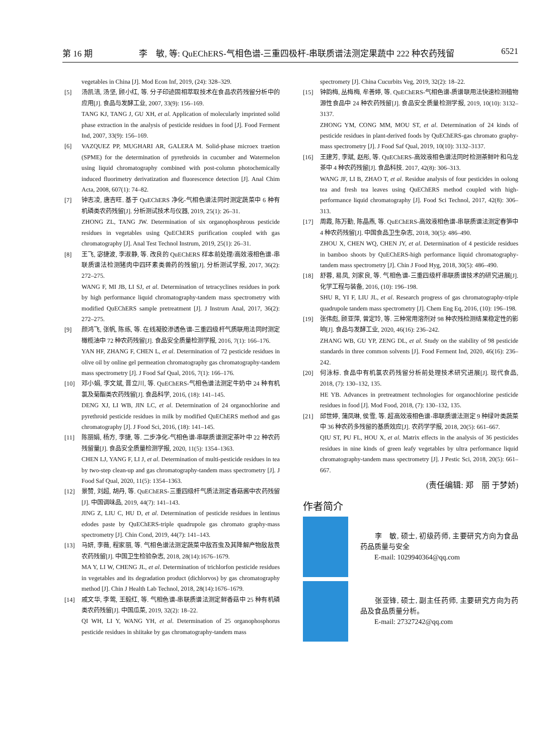第 16 期 李　敏, 等: QuEChERS-气相色谱-三重四极杆-串联质谱法测定果蔬中 222 种农药残留 6521
vegetables in China [J]. Mod Econ Inf, 2019, (24): 328–329.
[5] 汤凯洁, 汤坚, 顾小红, 等. 分子印迹固相萃取技术在食品农药残留分析中的应用[J]. 食品与发酵工业, 2007, 33(9): 156–169.
TANG KJ, TANG J, GU XH, et al. Application of molecularly imprinted solid phase extraction in the analysis of pesticide residues in food [J]. Food Ferment Ind, 2007, 33(9): 156–169.
[6] VAZQUEZ PP, MUGHARI AR, GALERA M. Solid-phase microex traetion (SPME) for the determination of pyrethroids in cucumber and Watermelon using liquid chromatography combined with post-column photochemically induced fluorimetry derivatization and fluorescence detection [J]. Anal Chim Acta, 2008, 607(1): 74–82.
[7] 钟志凌, 唐吉旺. 基于 QuEChERS 净化-气相色谱法同时测定蔬菜中 6 种有机磷类农药残留[J]. 分析测试技术与仪器, 2019, 25(1): 26–31.
ZHONG ZL, TANG JW. Determination of six organophosphrous pesticide residues in vegetables using QuEChERS purification coupled with gas chromatography [J]. Anal Test Technol Instrum, 2019, 25(1): 26–31.
[8] 王飞, 宓捷波, 李淑静, 等. 改良的 QuEChERS 样本前处理/高效液相色谱-串联质谱法检测猪肉中四环素类兽药的残留[J]. 分析测试学报, 2017, 36(2): 272–275.
WANG F, MI JB, LI SJ, et al. Determination of tetracyclines residues in pork by high performance liquid chromatography-tandem mass spectrometry with modified QuEChERS sample pretreatment [J]. J Instrum Anal, 2017, 36(2): 272–275.
[9] 颜鸿飞, 张帆, 陈练, 等. 在线凝胶渗透色谱-三重四级杆气质联用法同时测定橄榄油中 72 种农药残留[J]. 食品安全质量检测学报, 2016, 7(1): 166–176.
YAN HF, ZHANG F, CHEN L, et al. Determination of 72 pesticide residues in olive oil by online gel permeation chromatography gas chromatography-tandem mass spectrometry [J]. J Food Saf Qual, 2016, 7(1): 166–176.
[10] 邓小娟, 李文斌, 晋立川, 等. QuEChERS-气相色谱法测定牛奶中 24 种有机氯及菊酯类农药残留[J]. 食品科学, 2016, (18): 141–145.
DENG XJ, LI WB, JIN LC, et al. Determination of 24 organochlorine and pyrethroid pesticide residues in milk by modified QuEChERS method and gas chromatography [J]. J Food Sci, 2016, (18): 141–145.
[11] 陈丽娟, 杨方, 李捷, 等. 二步净化-气相色谱-串联质谱测定茶叶中 22 种农药残留量[J]. 食品安全质量检测学报, 2020, 11(5): 1354–1363.
CHEN LJ, YANG F, LI J, et al. Determination of multi-pesticide residues in tea by two-step clean-up and gas chromatography-tandem mass spectrometry [J]. J Food Saf Qual, 2020, 11(5): 1354–1363.
[12] 景赞, 刘超, 胡丹, 等. QuEChERS-三重四级杆气质法测定香菇酱中农药残留[J]. 中国调味品, 2019, 44(7): 141–143.
JING Z, LIU C, HU D, et al. Determination of pesticide residues in lentinus edodes paste by QuEChERS-triple quadrupole gas chromato graphy-mass spectrometry [J]. Chin Cond, 2019, 44(7): 141–143.
[13] 马妍, 李薇, 程家丽, 等. 气相色谱法测定蔬菜中敌百虫及其降解产物敌敌畏农药残留[J]. 中国卫生检验杂志, 2018, 28(14):1676–1679.
MA Y, LI W, CHENG JL, et al. Determination of trichlorfon pesticide residues in vegetables and its degradation product (dichlorvos) by gas chromatography method [J]. Chin J Health Lab Technol, 2018, 28(14):1676–1679.
[14] 戚文华, 李莺, 王毅红, 等. 气相色谱-串联质谱法测定鲜香菇中 25 种有机磷类农药残留[J]. 中国瓜菜, 2019, 32(2): 18–22.
QI WH, LI Y, WANG YH, et al. Determination of 25 organophosphorus pesticide residues in shiitake by gas chromatography-tandem mass
spectromety [J]. China Cucurbits Veg, 2019, 32(2): 18–22.
[15] 钟韵梅, 丛梅梅, 牟善婷, 等. QuEChERS-气相色谱-质谱联用法快速检测植物源性食品中 24 种农药残留[J]. 食品安全质量检测学报, 2019, 10(10): 3132–3137.
ZHONG YM, CONG MM, MOU ST, et al. Determination of 24 kinds of pesticide residues in plant-derived foods by QuEChERS-gas chromato graphy-mass spectrometry [J]. J Food Saf Qual, 2019, 10(10): 3132–3137.
[16] 王建芳, 李斌, 赵彤, 等. QuEChERS-高效液相色谱法同时检测茶鲜叶和乌龙茶中 4 种农药残留[J]. 食品科技. 2017, 42(8): 306–313.
WANG JF, LI B, ZHAO T, et al. Residue analysis of four pesticides in oolong tea and fresh tea leaves using QuEChERS method coupled with high-performance liquid chromatography [J]. Food Sci Technol, 2017, 42(8): 306–313.
[17] 周霞, 陈万勤, 陈晶燕, 等. QuEChERS-高效液相色谱-串联质谱法测定春笋中 4 种农药残留[J]. 中国食品卫生杂志, 2018, 30(5): 486–490.
ZHOU X, CHEN WQ, CHEN JY, et al. Determination of 4 pesticide residues in bamboo shoots by QuEChERS-high performance liquid chromatography-tandem mass spectrometry [J]. Chin J Food Hyg, 2018, 30(5): 486–490.
[18] 舒蓉, 易凤, 刘家良, 等. 气相色谱-三重四级杆串联质谱技术的研究进展[J]. 化学工程与装备, 2016, (10): 196–198.
SHU R, YI F, LIU JL, et al. Research progress of gas chromatography-triple quadrupole tandem mass spectrometry [J]. Chem Eng Eq, 2016, (10): 196–198.
[19] 张伟彪, 顾亚萍, 曾定玲, 等. 三种常用溶剂对 98 种农残检测结果稳定性的影响[J]. 食品与发酵工业, 2020, 46(16): 236–242.
ZHANG WB, GU YP, ZENG DL, et al. Study on the stability of 98 pesticide standards in three common solvents [J]. Food Ferment Ind, 2020, 46(16): 236–242.
[20] 何泳标. 食品中有机氯农药残留分析前处理技术研究进展[J]. 现代食品, 2018, (7): 130–132, 135.
HE YB. Advances in pretreatment technologies for organochlorine pesticide residues in food [J]. Mod Food, 2018, (7): 130–132, 135.
[21] 邱世婷, 蒲凤琳, 侯雪, 等. 超高效液相色谱-串联质谱法测定 9 种绿叶类蔬菜中 36 种农药多残留的基质效应[J]. 农药学学报, 2018, 20(5): 661–667.
QIU ST, PU FL, HOU X, et al. Matrix effects in the analysis of 36 pesticides residues in nine kinds of green leafy vegetables by ultra performance liquid chromatography-tandem mass spectrometry [J]. J Pestic Sci, 2018, 20(5): 661–667.
(责任编辑: 郑　丽 于梦娇)
作者简介
　　李　敏, 硕士, 初级药师, 主要研究方向为食品药品质量与安全
　　E-mail: 1029940364@qq.com
　　张亚锋, 硕士, 副主任药师, 主要研究方向为药品及食品质量分析。
　　E-mail: 27327242@qq.com